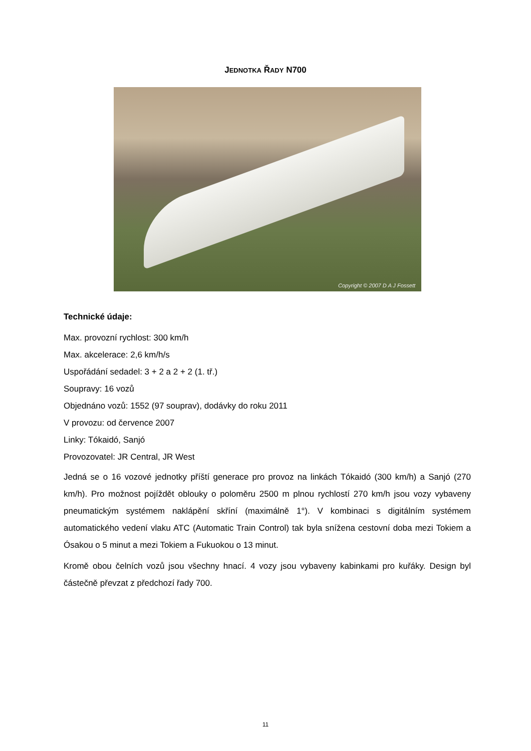JEDNOTKA ŘADY N700
Copyright © 2007 D A J Fossett
Technické údaje:
Max. provozní rychlost: 300 km/h
Max. akcelerace: 2,6 km/h/s
Uspořádání sedadel: 3 + 2 a 2 + 2 (1. tř.)
Soupravy: 16 vozů
Objednáno vozů: 1552 (97 souprav), dodávky do roku 2011
V provozu: od července 2007
Linky: Tókaidó, Sanjó
Provozovatel: JR Central, JR West
Jedná se o 16 vozové jednotky příští generace pro provoz na linkách Tókaidó (300 km/h) a Sanjó (270 km/h). Pro možnost pojíždět oblouky o poloměru 2500 m plnou rychlostí 270 km/h jsou vozy vybaveny pneumatickým systémem naklápění skříní (maximálně 1°). V kombinaci s digitálním systémem automatického vedení vlaku ATC (Automatic Train Control) tak byla snížena cestovní doba mezi Tokiem a Ósakou o 5 minut a mezi Tokiem a Fukuokou o 13 minut.
Kromě obou čelních vozů jsou všechny hnací. 4 vozy jsou vybaveny kabinkami pro kuřáky. Design byl částečně převzat z předchozí řady 700.
11